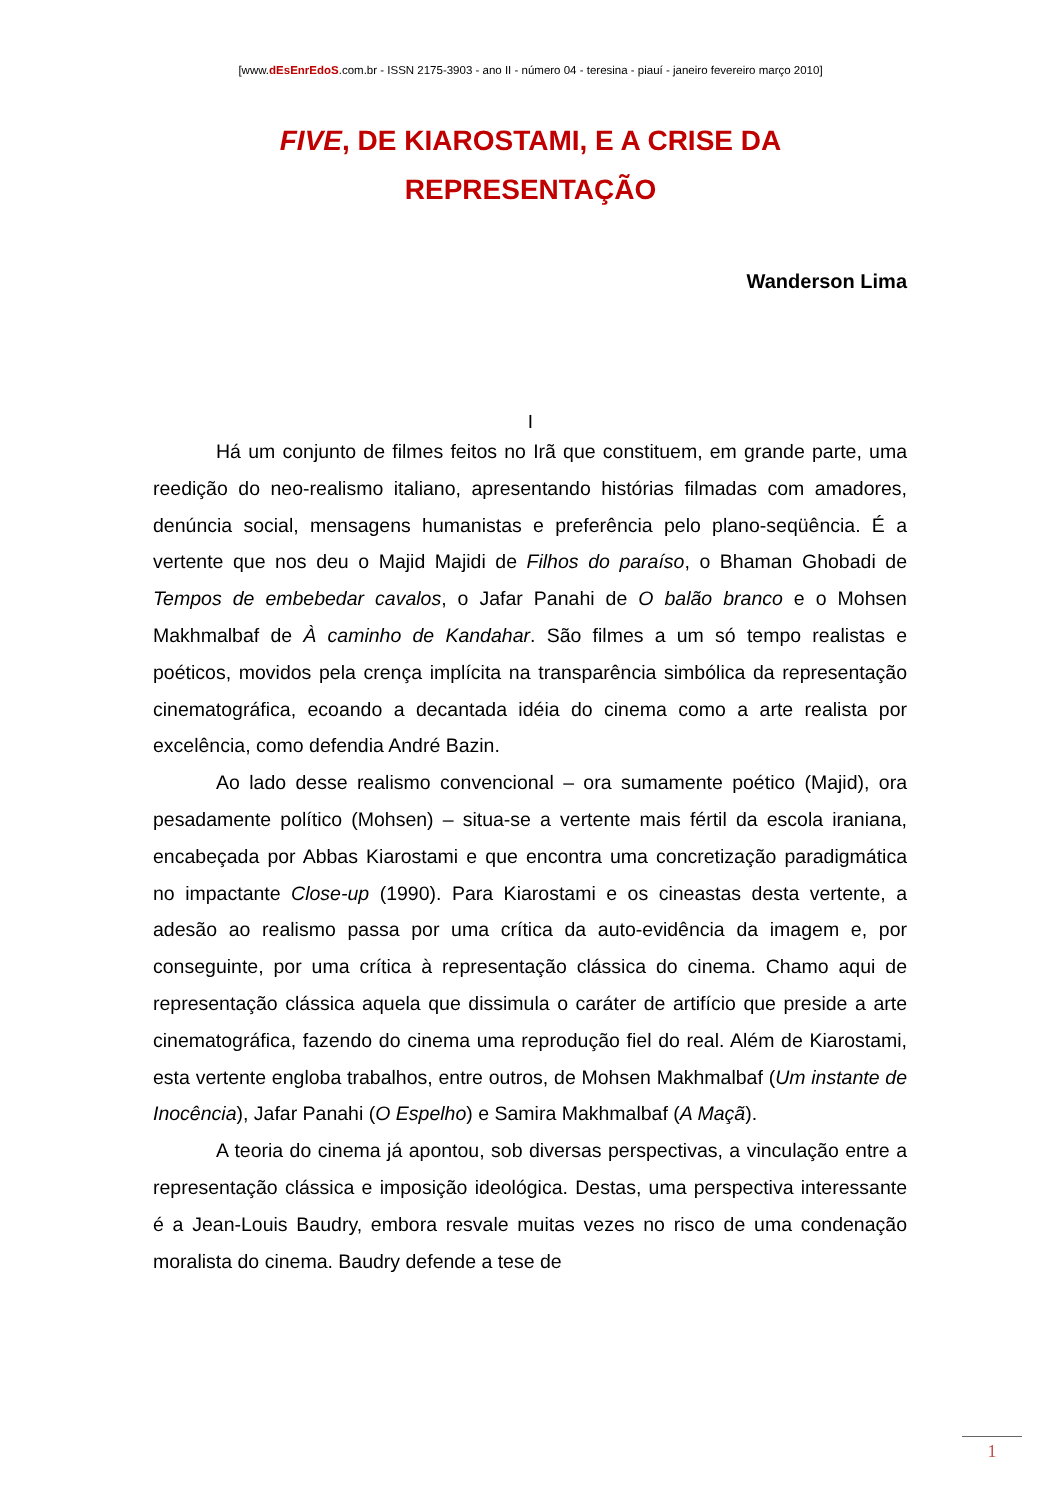[www.dEsEnrEdoS.com.br - ISSN 2175-3903 - ano II - número 04 - teresina - piauí - janeiro fevereiro março 2010]
FIVE, DE KIAROSTAMI, E A CRISE DA REPRESENTAÇÃO
Wanderson Lima
I
Há um conjunto de filmes feitos no Irã que constituem, em grande parte, uma reedição do neo-realismo italiano, apresentando histórias filmadas com amadores, denúncia social, mensagens humanistas e preferência pelo plano-seqüência. É a vertente que nos deu o Majid Majidi de Filhos do paraíso, o Bhaman Ghobadi de Tempos de embebedar cavalos, o Jafar Panahi de O balão branco e o Mohsen Makhmalbaf de À caminho de Kandahar. São filmes a um só tempo realistas e poéticos, movidos pela crença implícita na transparência simbólica da representação cinematográfica, ecoando a decantada idéia do cinema como a arte realista por excelência, como defendia André Bazin.
Ao lado desse realismo convencional – ora sumamente poético (Majid), ora pesadamente político (Mohsen) – situa-se a vertente mais fértil da escola iraniana, encabeçada por Abbas Kiarostami e que encontra uma concretização paradigmática no impactante Close-up (1990). Para Kiarostami e os cineastas desta vertente, a adesão ao realismo passa por uma crítica da auto-evidência da imagem e, por conseguinte, por uma crítica à representação clássica do cinema. Chamo aqui de representação clássica aquela que dissimula o caráter de artifício que preside a arte cinematográfica, fazendo do cinema uma reprodução fiel do real. Além de Kiarostami, esta vertente engloba trabalhos, entre outros, de Mohsen Makhmalbaf (Um instante de Inocência), Jafar Panahi (O Espelho) e Samira Makhmalbaf (A Maçã).
A teoria do cinema já apontou, sob diversas perspectivas, a vinculação entre a representação clássica e imposição ideológica. Destas, uma perspectiva interessante é a Jean-Louis Baudry, embora resvale muitas vezes no risco de uma condenação moralista do cinema. Baudry defende a tese de
1